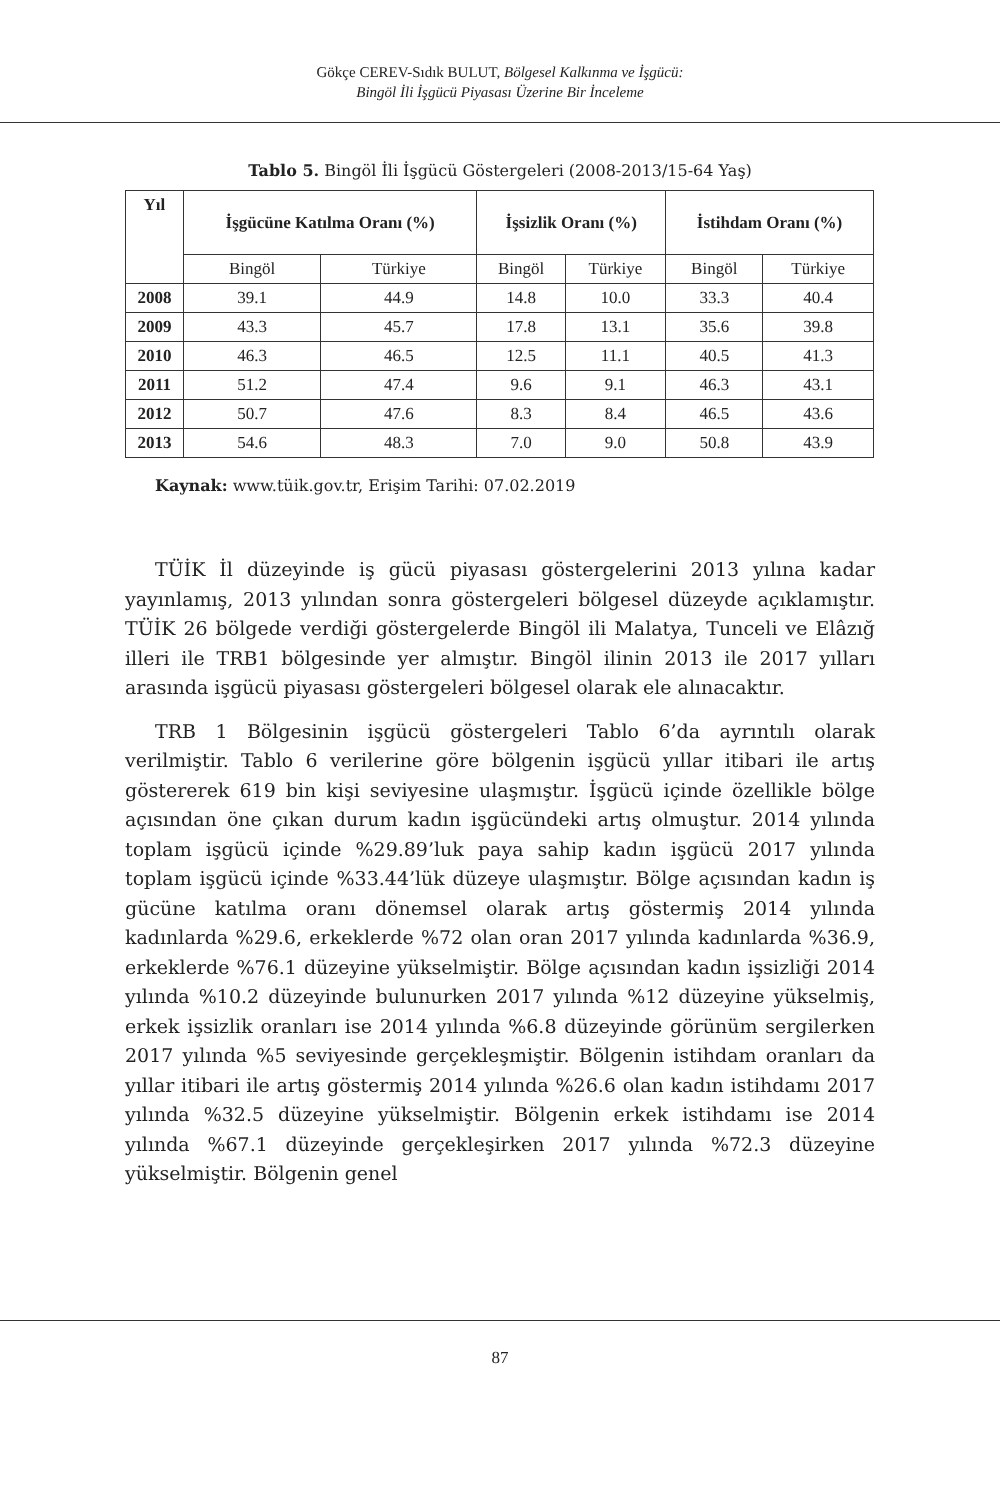Gökçe CEREV-Sıdık BULUT, Bölgesel Kalkınma ve İşgücü:
Bingöl İli İşgücü Piyasası Üzerine Bir İnceleme
Tablo 5. Bingöl İli İşgücü Göstergeleri (2008-2013/15-64 Yaş)
| Yıl | İşgücüne Katılma Oranı (%) | | İşsizlik Oranı (%) | | İstihdam Oranı (%) | |
| --- | --- | --- | --- | --- | --- | --- |
| | Bingöl | Türkiye | Bingöl | Türkiye | Bingöl | Türkiye |
| 2008 | 39.1 | 44.9 | 14.8 | 10.0 | 33.3 | 40.4 |
| 2009 | 43.3 | 45.7 | 17.8 | 13.1 | 35.6 | 39.8 |
| 2010 | 46.3 | 46.5 | 12.5 | 11.1 | 40.5 | 41.3 |
| 2011 | 51.2 | 47.4 | 9.6 | 9.1 | 46.3 | 43.1 |
| 2012 | 50.7 | 47.6 | 8.3 | 8.4 | 46.5 | 43.6 |
| 2013 | 54.6 | 48.3 | 7.0 | 9.0 | 50.8 | 43.9 |
Kaynak: www.tüik.gov.tr, Erişim Tarihi: 07.02.2019
TÜİK İl düzeyinde iş gücü piyasası göstergelerini 2013 yılına kadar yayınlamış, 2013 yılından sonra göstergeleri bölgesel düzeyde açıklamıştır. TÜİK 26 bölgede verdiği göstergelerde Bingöl ili Malatya, Tunceli ve Elâzığ illeri ile TRB1 bölgesinde yer almıştır. Bingöl ilinin 2013 ile 2017 yılları arasında işgücü piyasası göstergeleri bölgesel olarak ele alınacaktır.
TRB 1 Bölgesinin işgücü göstergeleri Tablo 6’da ayrıntılı olarak verilmiştir. Tablo 6 verilerine göre bölgenin işgücü yıllar itibari ile artış göstererek 619 bin kişi seviyesine ulaşmıştır. İşgücü içinde özellikle bölge açısından öne çıkan durum kadın işgücündeki artış olmuştur. 2014 yılında toplam işgücü içinde %29.89’luk paya sahip kadın işgücü 2017 yılında toplam işgücü içinde %33.44’lük düzeye ulaşmıştır. Bölge açısından kadın iş gücüne katılma oranı dönemsel olarak artış göstermiş 2014 yılında kadınlarda %29.6, erkeklerde %72 olan oran 2017 yılında kadınlarda %36.9, erkeklerde %76.1 düzeyine yükselmiştir. Bölge açısından kadın işsizliği 2014 yılında %10.2 düzeyinde bulunurken 2017 yılında %12 düzeyine yükselmiş, erkek işsizlik oranları ise 2014 yılında %6.8 düzeyinde görünüm sergilerken 2017 yılında %5 seviyesinde gerçekleşmiştir. Bölgenin istihdam oranları da yıllar itibari ile artış göstermiş 2014 yılında %26.6 olan kadın istihdamı 2017 yılında %32.5 düzeyine yükselmiştir. Bölgenin erkek istihdamı ise 2014 yılında %67.1 düzeyinde gerçekleşirken 2017 yılında %72.3 düzeyine yükselmiştir. Bölgenin genel
87